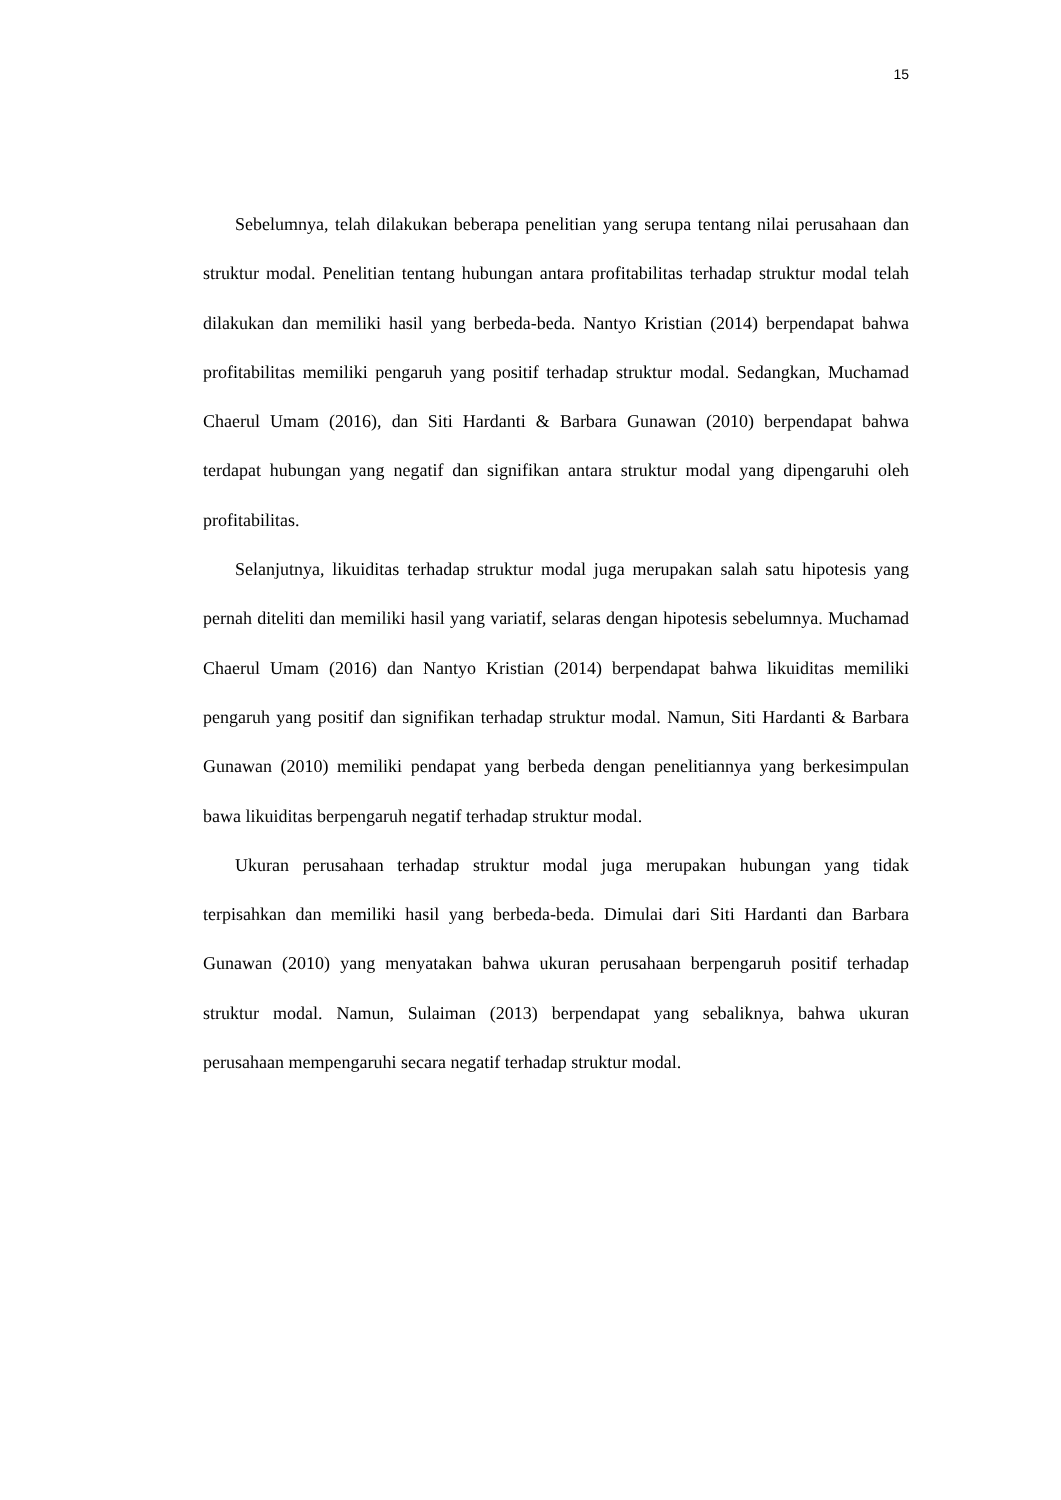15
Sebelumnya, telah dilakukan beberapa penelitian yang serupa tentang nilai perusahaan dan struktur modal. Penelitian tentang hubungan antara profitabilitas terhadap struktur modal telah dilakukan dan memiliki hasil yang berbeda-beda. Nantyo Kristian (2014) berpendapat bahwa profitabilitas memiliki pengaruh yang positif terhadap struktur modal. Sedangkan, Muchamad Chaerul Umam (2016), dan Siti Hardanti & Barbara Gunawan (2010) berpendapat bahwa terdapat hubungan yang negatif dan signifikan antara struktur modal yang dipengaruhi oleh profitabilitas.
Selanjutnya, likuiditas terhadap struktur modal juga merupakan salah satu hipotesis yang pernah diteliti dan memiliki hasil yang variatif, selaras dengan hipotesis sebelumnya. Muchamad Chaerul Umam (2016) dan Nantyo Kristian (2014) berpendapat bahwa likuiditas memiliki pengaruh yang positif dan signifikan terhadap struktur modal. Namun, Siti Hardanti & Barbara Gunawan (2010) memiliki pendapat yang berbeda dengan penelitiannya yang berkesimpulan bawa likuiditas berpengaruh negatif terhadap struktur modal.
Ukuran perusahaan terhadap struktur modal juga merupakan hubungan yang tidak terpisahkan dan memiliki hasil yang berbeda-beda. Dimulai dari Siti Hardanti dan Barbara Gunawan (2010) yang menyatakan bahwa ukuran perusahaan berpengaruh positif terhadap struktur modal. Namun, Sulaiman (2013) berpendapat yang sebaliknya, bahwa ukuran perusahaan mempengaruhi secara negatif terhadap struktur modal.